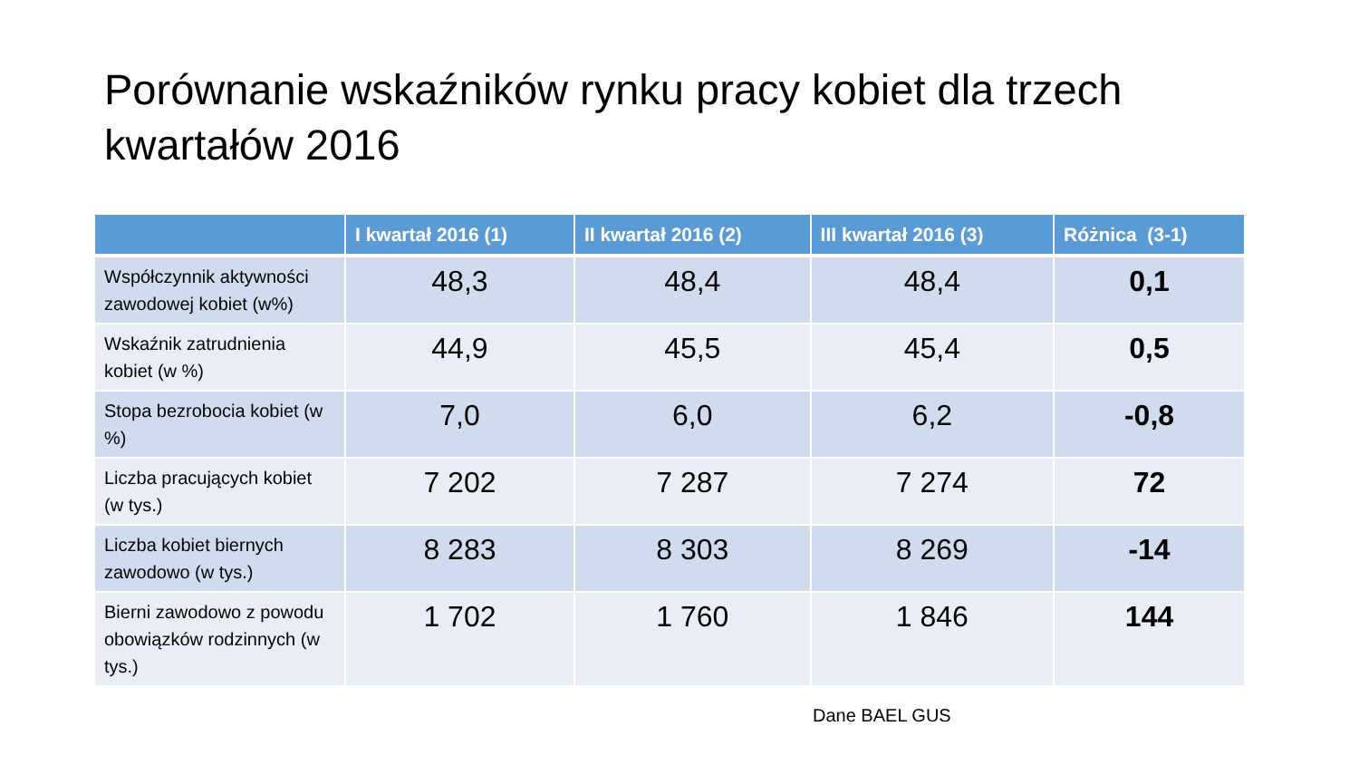Porównanie wskaźników rynku pracy kobiet dla trzech kwartałów 2016
| | I kwartał 2016 (1) | II kwartał 2016 (2) | III kwartał 2016 (3) | Różnica (3-1) |
| --- | --- | --- | --- | --- |
| Współczynnik aktywności zawodowej kobiet (w%) | 48,3 | 48,4 | 48,4 | 0,1 |
| Wskaźnik zatrudnienia kobiet (w %) | 44,9 | 45,5 | 45,4 | 0,5 |
| Stopa bezrobocia kobiet (w %) | 7,0 | 6,0 | 6,2 | -0,8 |
| Liczba pracujących kobiet (w tys.) | 7 202 | 7 287 | 7 274 | 72 |
| Liczba kobiet biernych zawodowo (w tys.) | 8 283 | 8 303 | 8 269 | -14 |
| Bierni zawodowo z powodu obowiązków rodzinnych (w tys.) | 1 702 | 1 760 | 1 846 | 144 |
Dane BAEL GUS